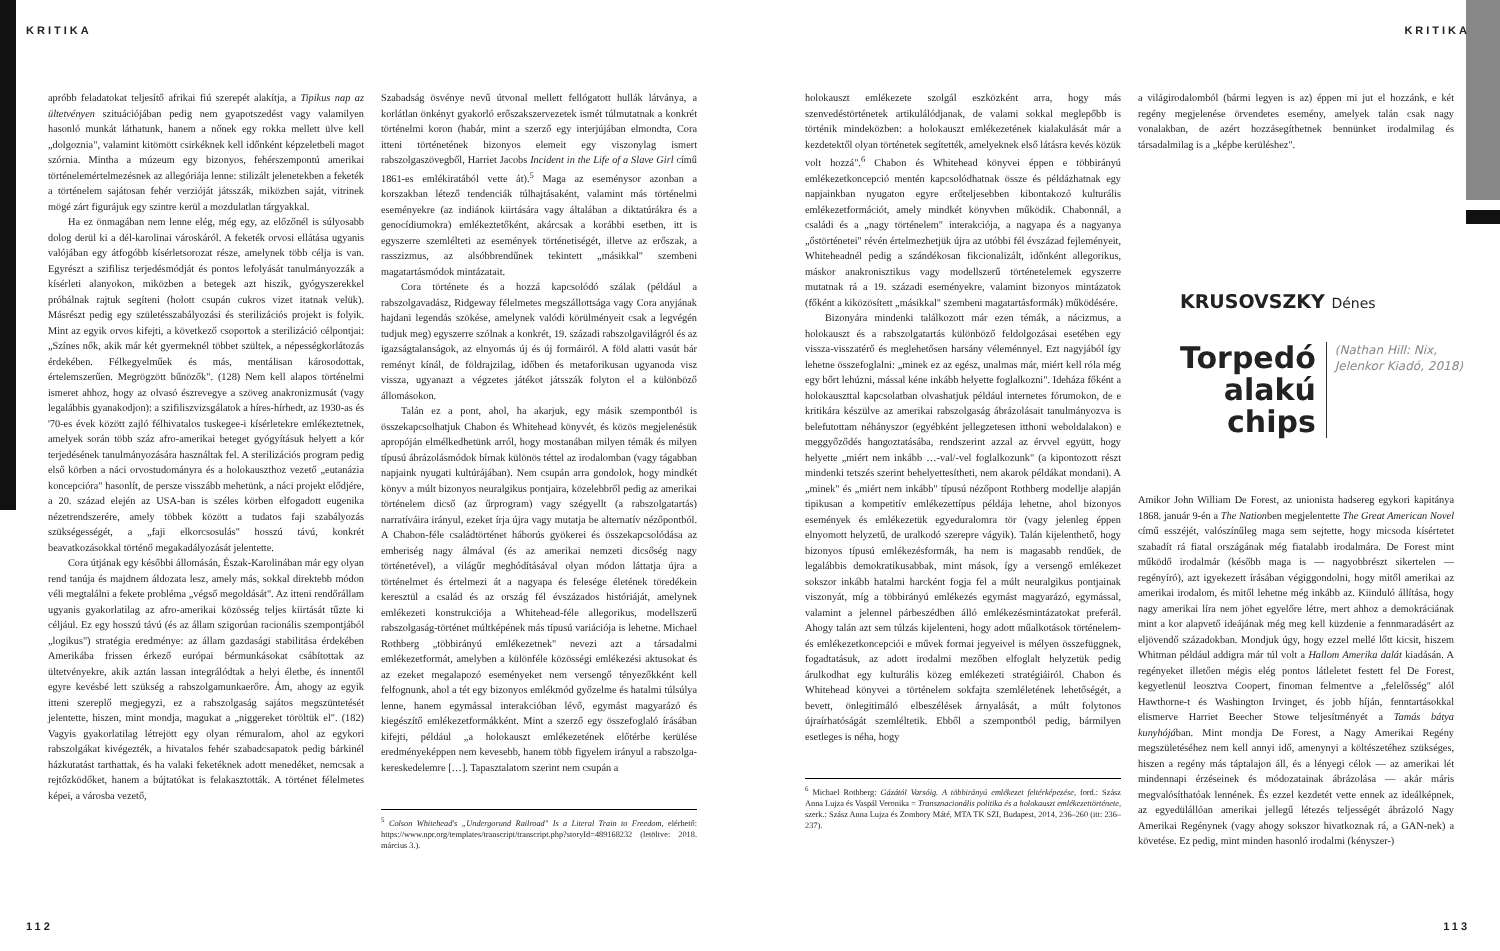KRITIKA KRITIKA
apróbb feladatokat teljesítő afrikai fiú szerepét alakítja, a Tipikus nap az ültetvényen szituációjában pedig nem gyapotszedést vagy valamilyen hasonló munkát láthatunk, hanem a nőnek egy rokka mellett ülve kell „dolgoznia", valamint kitömött csirkéknek kell időnként képzeletbeli magot szórnia. Mintha a múzeum egy bizonyos, fehérszempontú amerikai történelemértelmezésnek az allegóriája lenne: stilizált jelenetekben a feketék a történelem sajátosan fehér verzióját játsszák, miközben saját, vitrinek mögé zárt figurájuk egy szintre kerül a mozdulatlan tárgyakkal.
Ha ez önmagában nem lenne elég, még egy, az előzőnél is súlyosabb dolog derül ki a dél-karolinai városkáról. A feketék orvosi ellátása ugyanis valójában egy átfogóbb kísérletsorozat része, amelynek több célja is van. Egyrészt a szifilisz terjedésmódját és pontos lefolyását tanulmányozzák a kísérleti alanyokon, miközben a betegek azt hiszik, gyógyszerekkel próbálnak rajtuk segíteni (holott csupán cukros vizet itatnak velük). Másrészt pedig egy születésszabályozási és sterilizációs projekt is folyik. Mint az egyik orvos kifejti, a következő csoportok a sterilizáció célpontjai: „Színes nők, akik már két gyermeknél többet szültek, a népességkorlátozás érdekében. Félkegyelműek és más, mentálisan károsodottak, értelemszerűen. Megrögzött bűnözők". (128) Nem kell alapos történelmi ismeret ahhoz, hogy az olvasó észrevegye a szöveg anakronizmusát (vagy legalábbis gyanakodjon): a szifiliszvizsgálatok a híres-hírhedt, az 1930-as és '70-es évek között zajló félhivatalos tuskegee-i kísérletekre emlékeztetnek, amelyek során több száz afro-amerikai beteget gyógyításuk helyett a kór terjedésének tanulmányozására használtak fel. A sterilizációs program pedig első körben a náci orvostudományra és a holokauszthoz vezető „eutanázia koncepcióra" hasonlít, de persze visszább mehetünk, a náci projekt elődjére, a 20. század elején az USA-ban is széles körben elfogadott eugenika nézetrendszerére, amely többek között a tudatos faji szabályozás szükségességét, a „faji elkorcsosulás" hosszú távú, konkrét beavatkozásokkal történő megakadályozását jelentette.
Cora útjának egy későbbi állomásán, Észak-Karolinában már egy olyan rend tanúja és majdnem áldozata lesz, amely más, sokkal direktebb módon véli megtalálni a fekete probléma „végső megoldását". Az itteni rendőrállam ugyanis gyakorlatilag az afro-amerikai közösség teljes kiirtását tűzte ki céljául. Ez egy hosszú távú (és az állam szigorúan racionális szempontjából „logikus") stratégia eredménye: az állam gazdasági stabilitása érdekében Amerikába frissen érkező európai bérmunkásokat csábítottak az ültetvényekre, akik aztán lassan integrálódtak a helyi életbe, és innentől egyre kevésbé lett szükség a rabszolgamunkaerőre. Ám, ahogy az egyik itteni szereplő megjegyzi, ez a rabszolgaság sajátos megszüntetését jelentette, hiszen, mint mondja, magukat a „niggereket töröltük el". (182) Vagyis gyakorlatilag létrejött egy olyan rémuralom, ahol az egykori rabszolgákat kivégezték, a hivatalos fehér szabadcsapatok pedig bárkinél házkutatást tarthattak, és ha valaki feketéknek adott menedéket, nemcsak a rejtőzködőket, hanem a bújtatókat is felakasztották. A történet félelmetes képei, a városba vezető,
Szabadság ösvénye nevű útvonal mellett fellógatott hullák látványa, a korlátlan önkényt gyakorló erőszakszervezetek ismét túlmutatnak a konkrét történelmi koron (habár, mint a szerző egy interjújában elmondta, Cora itteni történetének bizonyos elemeit egy viszonylag ismert rabszolgaszövegből, Harriet Jacobs Incident in the Life of a Slave Girl című 1861-es emlékiratából vette át).<sup>5</sup> Maga az eseménysor azonban a korszakban létező tendenciák túlhajtásaként, valamint más történelmi eseményekre (az indiánok kiirtására vagy általában a diktatúrákra és a genocídiumokra) emlékeztetőként, akárcsak a korábbi esetben, itt is egyszerre szemlélteti az események történetiségét, illetve az erőszak, a rasszizmus, az alsóbbrendűnek tekintett „másikkal" szembeni magatartásmódok mintázatait.
Cora története és a hozzá kapcsolódó szálak (például a rabszolgavadász, Ridgeway félelmetes megszállottsága vagy Cora anyjának hajdani legendás szökése, amelynek valódi körülményeit csak a legvégén tudjuk meg) egyszerre szólnak a konkrét, 19. századi rabszolgavilágról és az igazságtalanságok, az elnyomás új és új formáiról. A föld alatti vasút bár reményt kínál, de földrajzilag, időben és metaforikusan ugyanoda visz vissza, ugyanazt a végzetes játékot játsszák folyton el a különböző állomásokon.
Talán ez a pont, ahol, ha akarjuk, egy másik szempontból is összekapcsolhatjuk Chabon és Whitehead könyvét, és közös megjelenésük apropóján elmélkedhetünk arról, hogy mostanában milyen témák és milyen típusú ábrázolásmódok bírnak különös téttel az irodalomban (vagy tágabban napjaink nyugati kultúrájában). Nem csupán arra gondolok, hogy mindkét könyv a múlt bizonyos neuralgikus pontjaira, közelebbről pedig az amerikai történelem dicső (az űrprogram) vagy szégyellt (a rabszolgatartás) narratíváira irányul, ezeket írja újra vagy mutatja be alternatív nézőpontból. A Chabon-féle családtörténet háborús gyökerei és összekapcsolódása az emberiség nagy álmával (és az amerikai nemzeti dicsőség nagy történetével), a világűr meghódításával olyan módon láttatja újra a történelmet és értelmezi át a nagyapa és felesége életének töredékein keresztül a család és az ország fél évszázados históriáját, amelynek emlékezeti konstrukciója a Whitehead-féle allegorikus, modellszerű rabszolgaság-történet múltképének más típusú variációja is lehetne. Michael Rothberg „többirányú emlékezetnek" nevezi azt a társadalmi emlékezetformát, amelyben a különféle közösségi emlékezési aktusokat és az ezeket megalapozó eseményeket nem versengő tényezőkként kell felfognunk, ahol a tét egy bizonyos emlékmód győzelme és hatalmi túlsúlya lenne, hanem egymással interakcióban lévő, egymást magyarázó és kiegészítő emlékezetformákként. Mint a szerző egy összefoglaló írásában kifejti, például „a holokauszt emlékezetének előtérbe kerülése eredményeképpen nem kevesebb, hanem több figyelem irányul a rabszolga-kereskedelemre […]. Tapasztalatom szerint nem csupán a
<sup>5</sup> Colson Whitehead's „Undergorund Railroad" Is a Literal Train to Freedom, elérhető: https://www.npr.org/templates/transcript/transcript.php?storyId=489168232 (letöltve: 2018. március 3.).
holokauszt emlékezete szolgál eszközként arra, hogy más szenvedéstörténetek artikulálódjanak, de valami sokkal meglepőbb is történik mindeközben: a holokauszt emlékezetének kialakulását már a kezdetektől olyan történetek segítették, amelyeknek első látásra kevés közük volt hozzá".<sup>6</sup> Chabon és Whitehead könyvei éppen e többirányú emlékezetkoncepció mentén kapcsolódhatnak össze és példázhatnak egy napjainkban nyugaton egyre erőteljesebben kibontakozó kulturális emlékezetformációt, amely mindkét könyvben működik. Chabonnál, a családi és a „nagy történelem" interakciója, a nagyapa és a nagyanya „őstörténetei" révén értelmezhetjük újra az utóbbi fél évszázad fejleményeit, Whiteheadnél pedig a szándékosan fikcionalizált, időnként allegorikus, máskor anakronisztikus vagy modellszerű történetelemek egyszerre mutatnak rá a 19. századi eseményekre, valamint bizonyos mintázatok (főként a kiközösített „másikkal" szembeni magatartásformák) működésére.
Bizonyára mindenki találkozott már ezen témák, a nácizmus, a holokauszt és a rabszolgatartás különböző feldolgozásai esetében egy vissza-visszatérő és meglehetősen harsány véleménnyel. Ezt nagyjából így lehetne összefoglalni: „minek ez az egész, unalmas már, miért kell róla még egy bőrt lehúzni, mással kéne inkább helyette foglalkozni". Ideháza főként a holokauszttal kapcsolatban olvashatjuk például internetes fórumokon, de e kritikára készülve az amerikai rabszolgaság ábrázolásait tanulmányozva is belefutottam néhányszor (egyébként jellegzetesen itthoni weboldalakon) e meggyőződés hangoztatásába, rendszerint azzal az érvvel együtt, hogy helyette „miért nem inkább …-val/-vel foglalkozunk" (a kipontozott részt mindenki tetszés szerint behelyettesítheti, nem akarok példákat mondani). A „minek" és „miért nem inkább" típusú nézőpont Rothberg modellje alapján tipikusan a kompetitív emlékezettípus példája lehetne, ahol bizonyos események és emlékezetük egyeduralomra tör (vagy jelenleg éppen elnyomott helyzetű, de uralkodó szerepre vágyik). Talán kijelenthető, hogy bizonyos típusú emlékezésformák, ha nem is magasabb rendűek, de legalábbis demokratikusabbak, mint mások, így a versengő emlékezet sokszor inkább hatalmi harcként fogja fel a múlt neuralgikus pontjainak viszonyát, míg a többirányú emlékezés egymást magyarázó, egymással, valamint a jelennel párbeszédben álló emlékezésmintázatokat preferál. Ahogy talán azt sem túlzás kijelenteni, hogy adott műalkotások történelem- és emlékezetkoncepciói e művek formai jegyeivel is mélyen összefüggnek, fogadtatásuk, az adott irodalmi mezőben elfoglalt helyzetük pedig árulkodhat egy kulturális közeg emlékezeti stratégiáiról. Chabon és Whitehead könyvei a történelem sokfajta szemléletének lehetőségét, a bevett, önlegitimáló elbeszélések árnyalását, a múlt folytonos újraírhatóságát szemléltetik. Ebből a szempontból pedig, bármilyen esetleges is néha, hogy
<sup>6</sup> Michael Rothberg: Gázától Varsóig. A többirányú emlékezet feltérképezése, ford.: Szász Anna Lujza és Vaspál Veronika = Transznacionális politika és a holokauszt emlékezettörténete, szerk.: Szász Anna Lujza és Zombory Máté, MTA TK SZI, Budapest, 2014, 236–260 (itt: 236–237).
a világirodalomból (bármi legyen is az) éppen mi jut el hozzánk, e két regény megjelenése örvendetes esemény, amelyek talán csak nagy vonalakban, de azért hozzásegíthetnek bennünket irodalmilag és társadalmilag is a „képbe kerüléshez".
KRUSOVSZKY Dénes
Torpedó alakú chips
(Nathan Hill: Nix, Jelenkor Kiadó, 2018)
Amikor John William De Forest, az unionista hadsereg egykori kapitánya 1868. január 9-én a The Nationben megjelentette The Great American Novel című esszéjét, valószínűleg maga sem sejtette, hogy micsoda kísértetet szabadít rá fiatal országának még fiatalabb irodalmára. De Forest mint működő irodalmár (később maga is — nagyobbrészt sikertelen — regényíró), azt igyekezett írásában végiggondolni, hogy mitől amerikai az amerikai irodalom, és mitől lehetne még inkább az. Kiinduló állítása, hogy nagy amerikai líra nem jöhet egyelőre létre, mert ahhoz a demokráciának mint a kor alapvető ideájának még meg kell küzdenie a fennmaradásért az eljövendő századokban. Mondjuk úgy, hogy ezzel mellé lőtt kicsit, hiszem Whitman például addigra már túl volt a Hallom Amerika dalát kiadásán. A regényeket illetően mégis elég pontos látleletet festett fel De Forest, kegyetlenül leosztva Coopert, finoman felmentve a „felelősség" alól Hawthorne-t és Washington Irvinget, és jobb híján, fenntartásokkal elismerve Harriet Beecher Stowe teljesítményét a Tamás bátya kunyhójában. Mint mondja De Forest, a Nagy Amerikai Regény megszületéséhez nem kell annyi idő, amenynyi a költészetéhez szükséges, hiszen a regény más táptalajon áll, és a lényegi célok — az amerikai lét mindennapi érzéseinek és módozatainak ábrázolása — akár máris megvalósíthatóak lennének. És ezzel kezdetét vette ennek az ideálképnek, az egyedülállóan amerikai jellegű létezés teljességét ábrázoló Nagy Amerikai Regénynek (vagy ahogy sokszor hivatkoznak rá, a GAN-nek) a követése. Ez pedig, mint minden hasonló irodalmi (kényszer-)
112 113